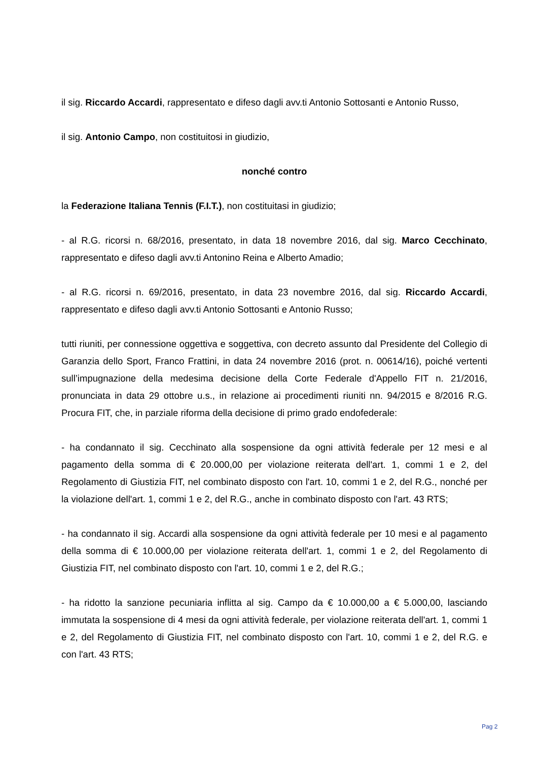il sig. Riccardo Accardi, rappresentato e difeso dagli avv.ti Antonio Sottosanti e Antonio Russo,
il sig. Antonio Campo, non costituitosi in giudizio,
nonché contro
la Federazione Italiana Tennis (F.I.T.), non costituitasi in giudizio;
- al R.G. ricorsi n. 68/2016, presentato, in data 18 novembre 2016, dal sig. Marco Cecchinato, rappresentato e difeso dagli avv.ti Antonino Reina e Alberto Amadio;
- al R.G. ricorsi n. 69/2016, presentato, in data 23 novembre 2016, dal sig. Riccardo Accardi, rappresentato e difeso dagli avv.ti Antonio Sottosanti e Antonio Russo;
tutti riuniti, per connessione oggettiva e soggettiva, con decreto assunto dal Presidente del Collegio di Garanzia dello Sport, Franco Frattini, in data 24 novembre 2016 (prot. n. 00614/16), poiché vertenti sull’impugnazione della medesima decisione della Corte Federale d'Appello FIT n. 21/2016, pronunciata in data 29 ottobre u.s., in relazione ai procedimenti riuniti nn. 94/2015 e 8/2016 R.G. Procura FIT, che, in parziale riforma della decisione di primo grado endofederale:
- ha condannato il sig. Cecchinato alla sospensione da ogni attività federale per 12 mesi e al pagamento della somma di € 20.000,00 per violazione reiterata dell'art. 1, commi 1 e 2, del Regolamento di Giustizia FIT, nel combinato disposto con l'art. 10, commi 1 e 2, del R.G., nonché per la violazione dell'art. 1, commi 1 e 2, del R.G., anche in combinato disposto con l'art. 43 RTS;
- ha condannato il sig. Accardi alla sospensione da ogni attività federale per 10 mesi e al pagamento della somma di € 10.000,00 per violazione reiterata dell'art. 1, commi 1 e 2, del Regolamento di Giustizia FIT, nel combinato disposto con l'art. 10, commi 1 e 2, del R.G.;
- ha ridotto la sanzione pecuniaria inflitta al sig. Campo da € 10.000,00 a € 5.000,00, lasciando immutata la sospensione di 4 mesi da ogni attività federale, per violazione reiterata dell'art. 1, commi 1 e 2, del Regolamento di Giustizia FIT, nel combinato disposto con l'art. 10, commi 1 e 2, del R.G. e con l'art. 43 RTS;
Pag 2